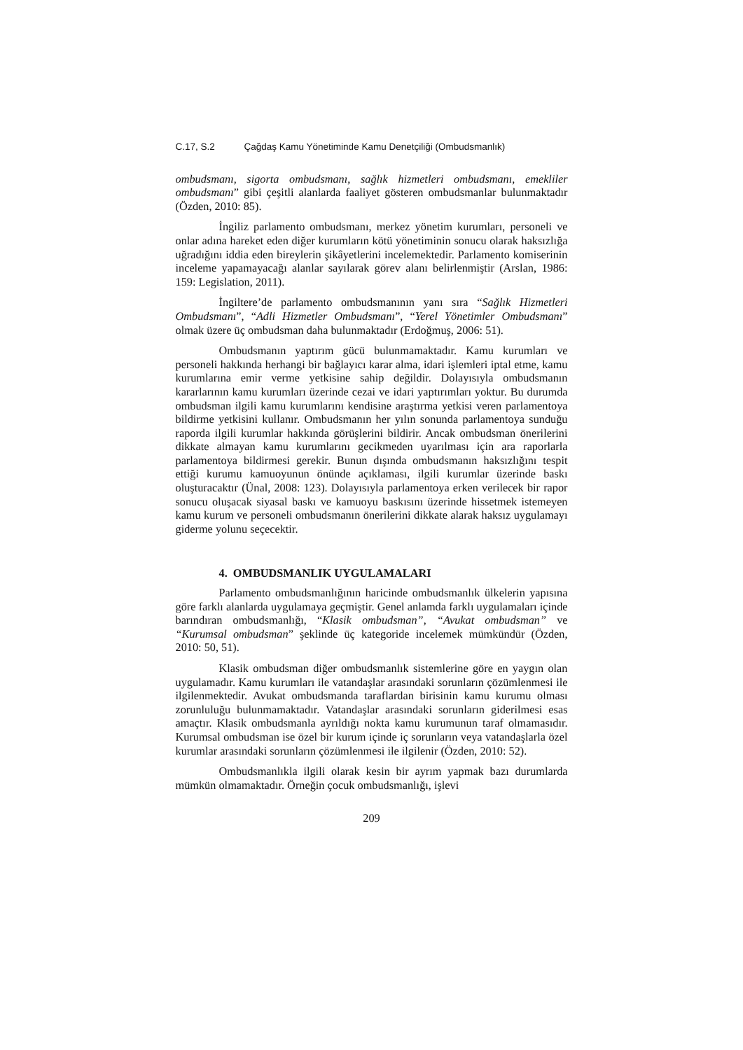C.17, S.2 Çağdaş Kamu Yönetiminde Kamu Denetçiliği (Ombudsmanlık)
ombudsmanı, sigorta ombudsmanı, sağlık hizmetleri ombudsmanı, emekliler ombudsmanı” gibi çeşitli alanlarda faaliyet gösteren ombudsmanlar bulunmaktadır (Özden, 2010: 85).
İngiliz parlamento ombudsmanı, merkez yönetim kurumları, personeli ve onlar adına hareket eden diğer kurumların kötü yönetiminin sonucu olarak haksızlığa uğradığını iddia eden bireylerin şikâyetlerini incelemektedir. Parlamento komiserinin inceleme yapamayacağı alanlar sayılarak görev alanı belirlenmiştir (Arslan, 1986: 159: Legislation, 2011).
İngiltere’de parlamento ombudsmanının yanı sıra “Sağlık Hizmetleri Ombudsmanı”, “Adli Hizmetler Ombudsmanı”, “Yerel Yönetimler Ombudsmanı” olmak üzere üç ombudsman daha bulunmaktadır (Erdoğmuş, 2006: 51).
Ombudsmanın yaptırım gücü bulunmamaktadır. Kamu kurumları ve personeli hakkında herhangi bir bağlayıcı karar alma, idari işlemleri iptal etme, kamu kurumlarına emir verme yetkisine sahip değildir. Dolayısıyla ombudsmanın kararlarının kamu kurumları üzerinde cezai ve idari yaptırımları yoktur. Bu durumda ombudsman ilgili kamu kurumlarını kendisine araştırma yetkisi veren parlamentoya bildirme yetkisini kullanır. Ombudsmanın her yılın sonunda parlamentoya sunduğu raporda ilgili kurumlar hakkında görüşlerini bildirir. Ancak ombudsman önerilerini dikkate almayan kamu kurumlarını gecikmeden uyarılması için ara raporlarla parlamentoya bildirmesi gerekir. Bunun dışında ombudsmanın haksızlığını tespit ettiği kurumu kamuoyunun önünde açıklaması, ilgili kurumlar üzerinde baskı oluşturacaktır (Ünal, 2008: 123). Dolayısıyla parlamentoya erken verilecek bir rapor sonucu oluşacak siyasal baskı ve kamuoyu baskısını üzerinde hissetmek istemeyen kamu kurum ve personeli ombudsmanın önerilerini dikkate alarak haksız uygulamayı giderme yolunu seçecektir.
4. OMBUDSMANLIK UYGULAMALARI
Parlamento ombudsmanlığının haricinde ombudsmanlık ülkelerin yapısına göre farklı alanlarda uygulamaya geçmiştir. Genel anlamda farklı uygulamaları içinde barındıran ombudsmanlığı, “Klasik ombudsman”, “Avukat ombudsman” ve “Kurumsal ombudsman” şeklinde üç kategoride incelemek mümkündür (Özden, 2010: 50, 51).
Klasik ombudsman diğer ombudsmanlık sistemlerine göre en yaygın olan uygulamadır. Kamu kurumları ile vatandaşlar arasındaki sorunların çözümlenmesi ile ilgilenmektedir. Avukat ombudsmanda taraflardan birisinin kamu kurumu olması zorunluluğu bulunmamaktadır. Vatandaşlar arasındaki sorunların giderilmesi esas amaçtır. Klasik ombudsmanla ayrıldığı nokta kamu kurumunun taraf olmamasıdır. Kurumsal ombudsman ise özel bir kurum içinde iç sorunların veya vatandaşlarla özel kurumlar arasındaki sorunların çözümlenmesi ile ilgilenir (Özden, 2010: 52).
Ombudsmanlıkla ilgili olarak kesin bir ayrım yapmak bazı durumlarda mümkün olmamaktadır. Örneğin çocuk ombudsmanlığı, işlevi
209